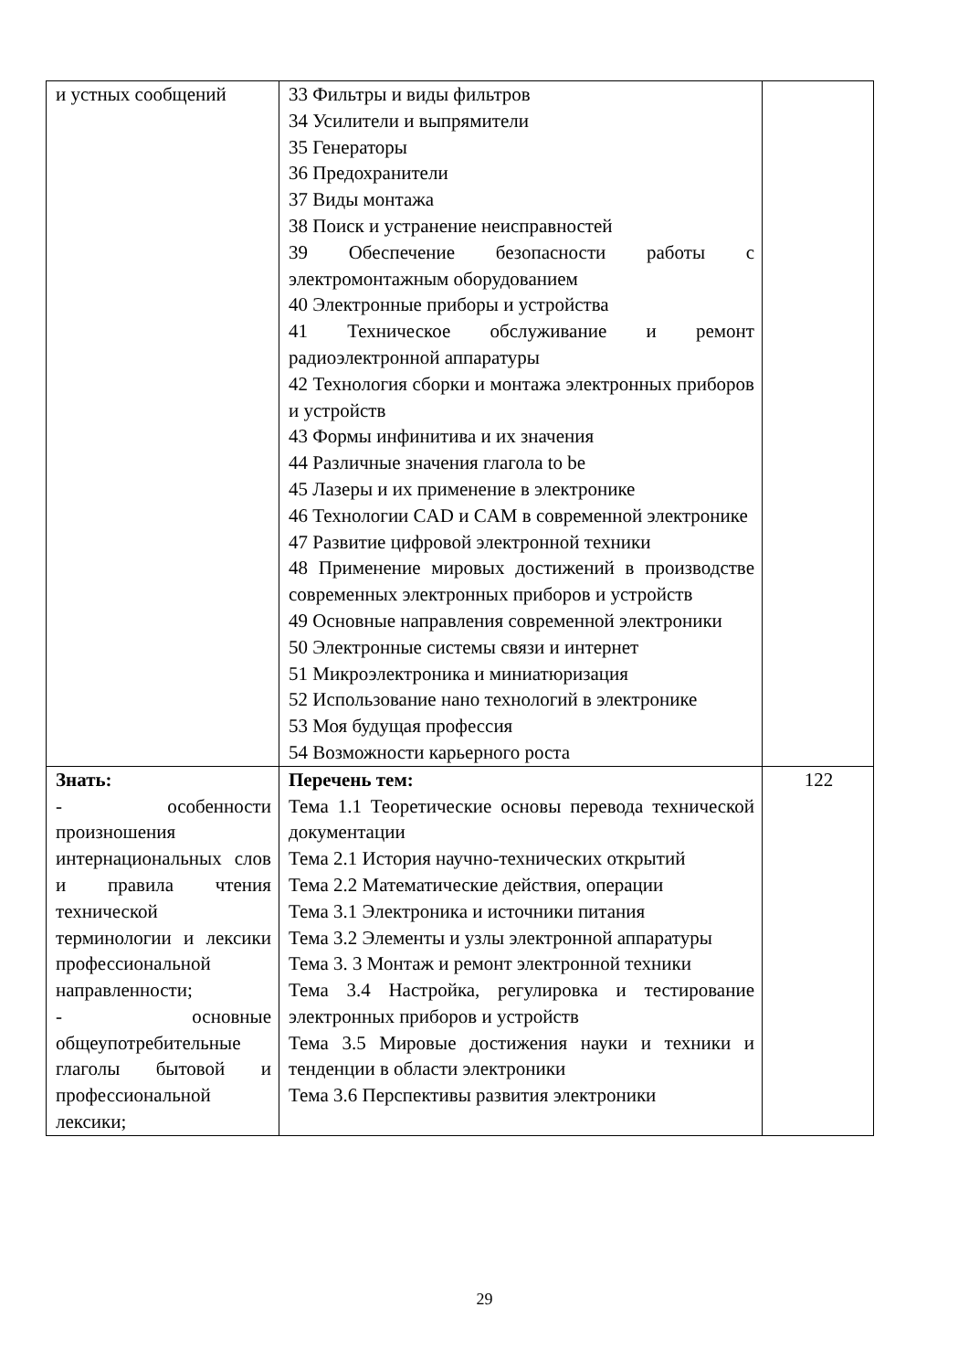| и устных сообщений | 33 Фильтры и виды фильтров 34 Усилители и выпрямители 35 Генераторы 36 Предохранители 37 Виды монтажа 38 Поиск и устранение неисправностей 39 Обеспечение безопасности работы с электромонтажным оборудованием 40 Электронные приборы и устройства 41 Техническое обслуживание и ремонт радиоэлектронной аппаратуры 42 Технология сборки и монтажа электронных приборов и устройств 43 Формы инфинитива и их значения 44 Различные значения глагола to be 45 Лазеры и их применение в электронике 46 Технологии CAD и CAM в современной электронике 47 Развитие цифровой электронной техники 48 Применение мировых достижений в производстве современных электронных приборов и устройств 49 Основные направления современной электроники 50 Электронные системы связи и интернет 51 Микроэлектроника и миниатюризация 52 Использование нано технологий в электронике 53 Моя будущая профессия 54 Возможности карьерного роста | |
| Знать: - особенности произношения интернациональных слов и правила чтения технической терминологии и лексики профессиональной направленности; - основные общеупотребительные глаголы бытовой и профессиональной лексики; | Перечень тем: Тема 1.1 Теоретические основы перевода технической документации Тема 2.1 История научно-технических открытий Тема 2.2 Математические действия, операции Тема 3.1 Электроника и источники питания Тема 3.2 Элементы и узлы электронной аппаратуры Тема 3. 3 Монтаж и ремонт электронной техники Тема 3.4 Настройка, регулировка и тестирование электронных приборов и устройств Тема 3.5 Мировые достижения науки и техники и тенденции в области электроники Тема 3.6 Перспективы развития электроники | 122 |
29